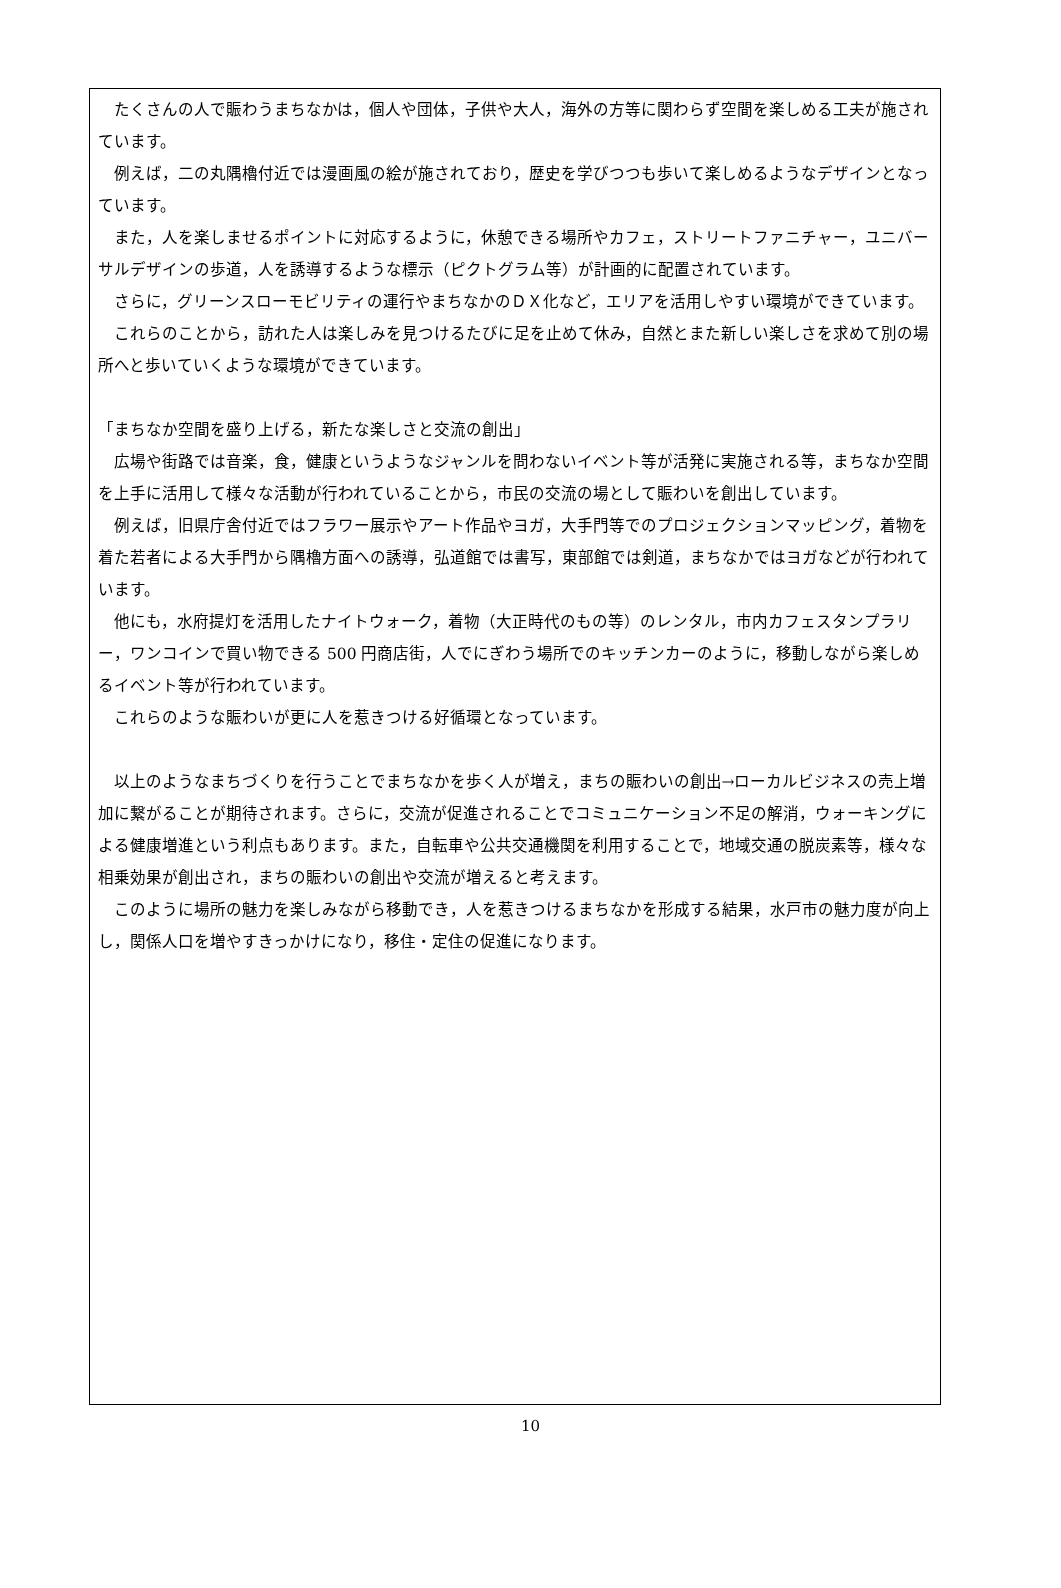たくさんの人で賑わうまちなかは，個人や団体，子供や大人，海外の方等に関わらず空間を楽しめる工夫が施されています。
例えば，二の丸隅櫓付近では漫画風の絵が施されており，歴史を学びつつも歩いて楽しめるようなデザインとなっています。
また，人を楽しませるポイントに対応するように，休憩できる場所やカフェ，ストリートファニチャー，ユニバーサルデザインの歩道，人を誘導するような標示（ピクトグラム等）が計画的に配置されています。
さらに，グリーンスローモビリティの運行やまちなかのＤＸ化など，エリアを活用しやすい環境ができています。
これらのことから，訪れた人は楽しみを見つけるたびに足を止めて休み，自然とまた新しい楽しさを求めて別の場所へと歩いていくような環境ができています。
「まちなか空間を盛り上げる，新たな楽しさと交流の創出」
広場や街路では音楽，食，健康というようなジャンルを問わないイベント等が活発に実施される等，まちなか空間を上手に活用して様々な活動が行われていることから，市民の交流の場として賑わいを創出しています。
例えば，旧県庁舎付近ではフラワー展示やアート作品やヨガ，大手門等でのプロジェクションマッピング，着物を着た若者による大手門から隅櫓方面への誘導，弘道館では書写，東部館では剣道，まちなかではヨガなどが行われています。
他にも，水府提灯を活用したナイトウォーク，着物（大正時代のもの等）のレンタル，市内カフェスタンプラリー，ワンコインで買い物できる 500 円商店街，人でにぎわう場所でのキッチンカーのように，移動しながら楽しめるイベント等が行われています。
これらのような賑わいが更に人を惹きつける好循環となっています。
以上のようなまちづくりを行うことでまちなかを歩く人が増え，まちの賑わいの創出→ローカルビジネスの売上増加に繋がることが期待されます。さらに，交流が促進されることでコミュニケーション不足の解消，ウォーキングによる健康増進という利点もあります。また，自転車や公共交通機関を利用することで，地域交通の脱炭素等，様々な相乗効果が創出され，まちの賑わいの創出や交流が増えると考えます。
このように場所の魅力を楽しみながら移動でき，人を惹きつけるまちなかを形成する結果，水戸市の魅力度が向上し，関係人口を増やすきっかけになり，移住・定住の促進になります。
10